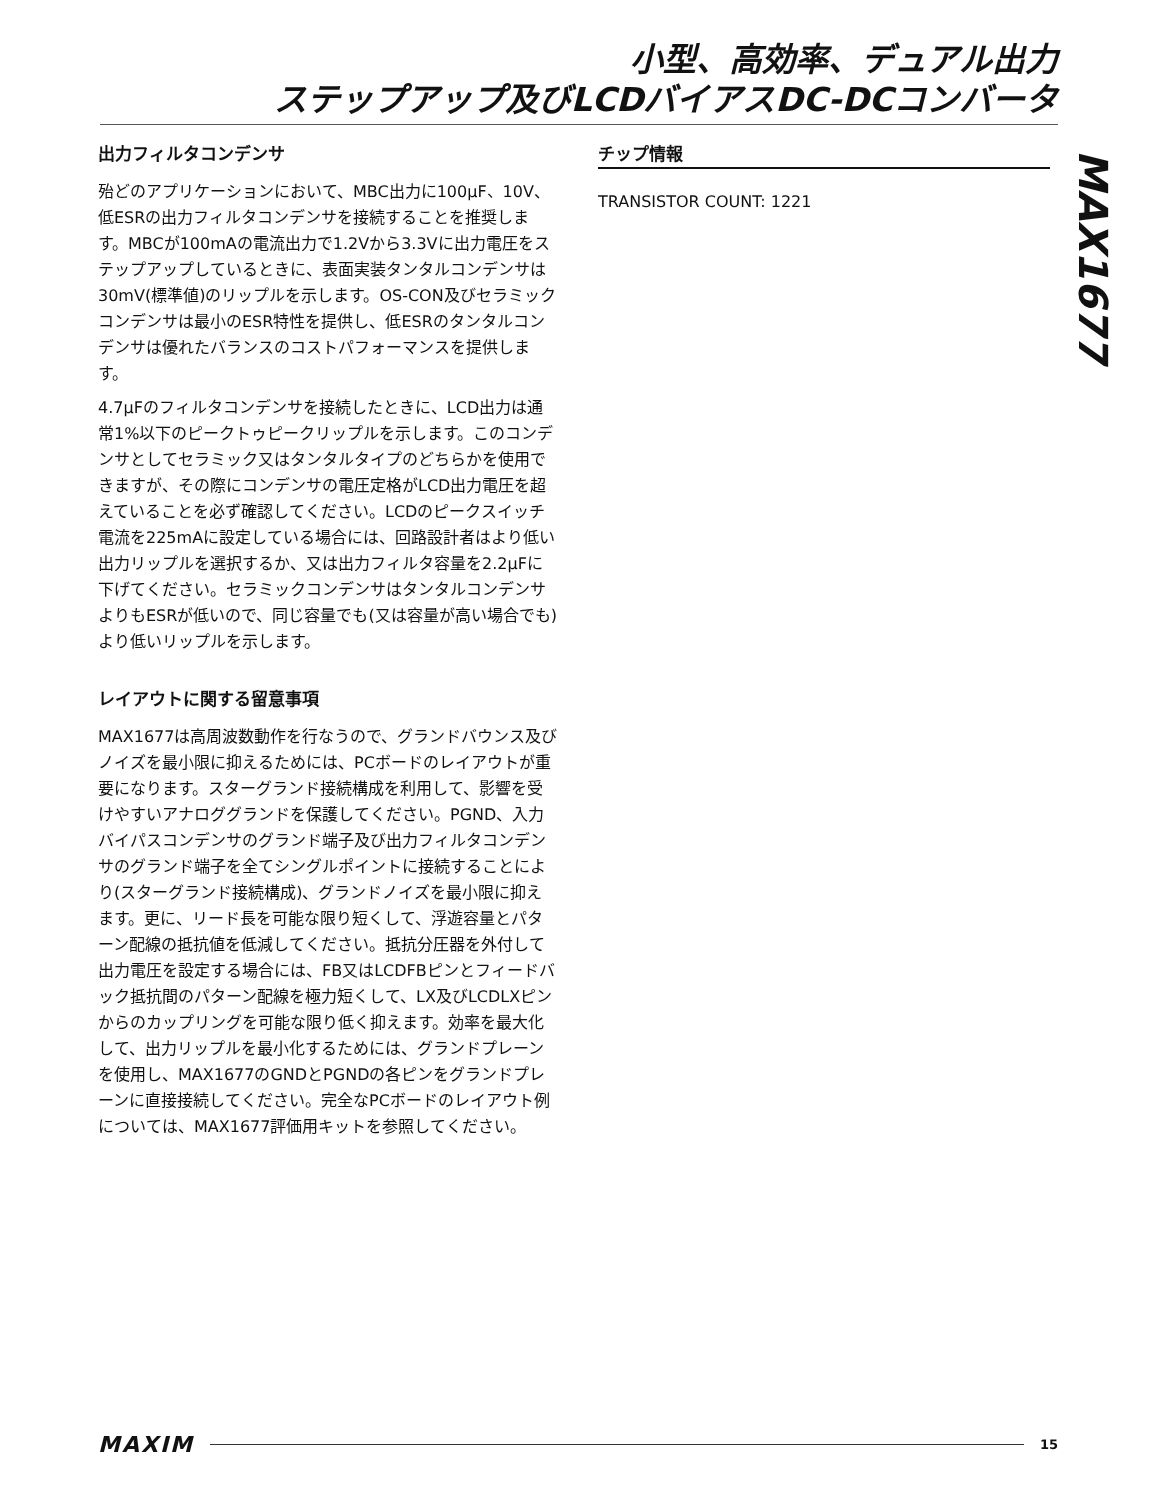小型、高効率、デュアル出力
ステップアップ及びLCDバイアスDC-DCコンバータ
MAX1677
出力フィルタコンデンサ
殆どのアプリケーションにおいて、MBC出力に100µF、10V、低ESRの出力フィルタコンデンサを接続することを推奨します。MBCが100mAの電流出力で1.2Vから3.3Vに出力電圧をステップアップしているときに、表面実装タンタルコンデンサは30mV(標準値)のリップルを示します。OS-CON及びセラミックコンデンサは最小のESR特性を提供し、低ESRのタンタルコンデンサは優れたバランスのコストパフォーマンスを提供します。
4.7µFのフィルタコンデンサを接続したときに、LCD出力は通常1%以下のピークトゥピークリップルを示します。このコンデンサとしてセラミック又はタンタルタイプのどちらかを使用できますが、その際にコンデンサの電圧定格がLCD出力電圧を超えていることを必ず確認してください。LCDのピークスイッチ電流を225mAに設定している場合には、回路設計者はより低い出力リップルを選択するか、又は出力フィルタ容量を2.2µFに下げてください。セラミックコンデンサはタンタルコンデンサよりもESRが低いので、同じ容量でも(又は容量が高い場合でも)より低いリップルを示します。
レイアウトに関する留意事項
MAX1677は高周波数動作を行なうので、グランドバウンス及びノイズを最小限に抑えるためには、PCボードのレイアウトが重要になります。スターグランド接続構成を利用して、影響を受けやすいアナロググランドを保護してください。PGND、入力バイパスコンデンサのグランド端子及び出力フィルタコンデンサのグランド端子を全てシングルポイントに接続することにより(スターグランド接続構成)、グランドノイズを最小限に抑えます。更に、リード長を可能な限り短くして、浮遊容量とパターン配線の抵抗値を低減してください。抵抗分圧器を外付して出力電圧を設定する場合には、FB又はLCDFBピンとフィードバック抵抗間のパターン配線を極力短くして、LX及びLCDLXピンからのカップリングを可能な限り低く抑えます。効率を最大化して、出力リップルを最小化するためには、グランドプレーンを使用し、MAX1677のGNDとPGNDの各ピンをグランドプレーンに直接接続してください。完全なPCボードのレイアウト例については、MAX1677評価用キットを参照してください。
チップ情報
TRANSISTOR COUNT: 1221
MAXIM 15